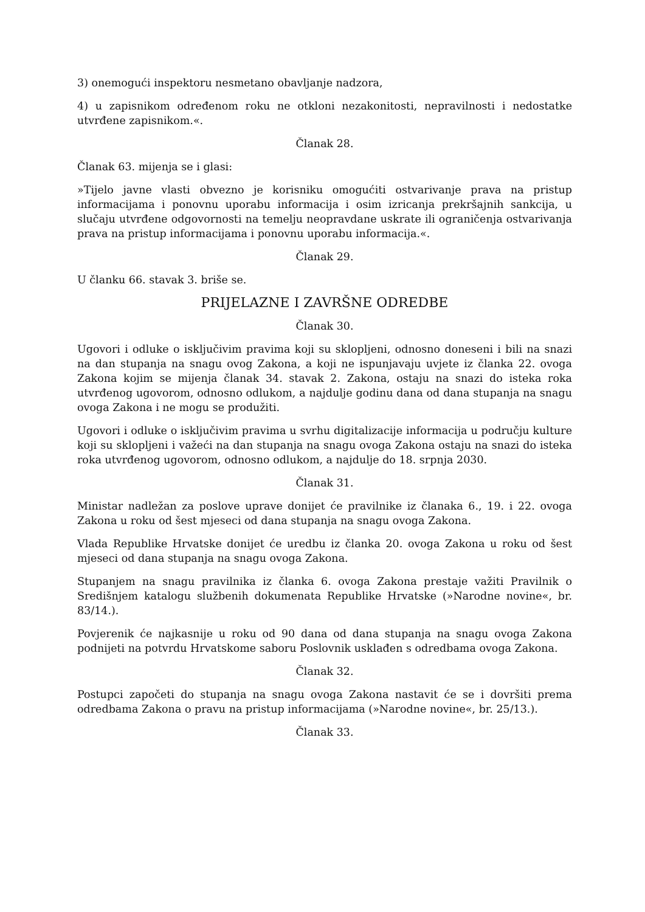3) onemogući inspektoru nesmetano obavljanje nadzora,
4) u zapisnikom određenom roku ne otkloni nezakonitosti, nepravilnosti i nedostatke utvrđene zapisnikom.«.
Članak 28.
Članak 63. mijenja se i glasi:
»Tijelo javne vlasti obvezno je korisniku omogućiti ostvarivanje prava na pristup informacijama i ponovnu uporabu informacija i osim izricanja prekršajnih sankcija, u slučaju utvrđene odgovornosti na temelju neopravdane uskrate ili ograničenja ostvarivanja prava na pristup informacijama i ponovnu uporabu informacija.«.
Članak 29.
U članku 66. stavak 3. briše se.
PRIJELAZNE I ZAVRŠNE ODREDBE
Članak 30.
Ugovori i odluke o isključivim pravima koji su sklopljeni, odnosno doneseni i bili na snazi na dan stupanja na snagu ovog Zakona, a koji ne ispunjavaju uvjete iz članka 22. ovoga Zakona kojim se mijenja članak 34. stavak 2. Zakona, ostaju na snazi do isteka roka utvrđenog ugovorom, odnosno odlukom, a najdulje godinu dana od dana stupanja na snagu ovoga Zakona i ne mogu se produžiti.
Ugovori i odluke o isključivim pravima u svrhu digitalizacije informacija u području kulture koji su sklopljeni i važeći na dan stupanja na snagu ovoga Zakona ostaju na snazi do isteka roka utvrđenog ugovorom, odnosno odlukom, a najdulje do 18. srpnja 2030.
Članak 31.
Ministar nadležan za poslove uprave donijet će pravilnike iz članaka 6., 19. i 22. ovoga Zakona u roku od šest mjeseci od dana stupanja na snagu ovoga Zakona.
Vlada Republike Hrvatske donijet će uredbu iz članka 20. ovoga Zakona u roku od šest mjeseci od dana stupanja na snagu ovoga Zakona.
Stupanjem na snagu pravilnika iz članka 6. ovoga Zakona prestaje važiti Pravilnik o Središnjem katalogu službenih dokumenata Republike Hrvatske (»Narodne novine«, br. 83/14.).
Povjerenik će najkasnije u roku od 90 dana od dana stupanja na snagu ovoga Zakona podnijeti na potvrdu Hrvatskome saboru Poslovnik usklađen s odredbama ovoga Zakona.
Članak 32.
Postupci započeti do stupanja na snagu ovoga Zakona nastavit će se i dovršiti prema odredbama Zakona o pravu na pristup informacijama (»Narodne novine«, br. 25/13.).
Članak 33.